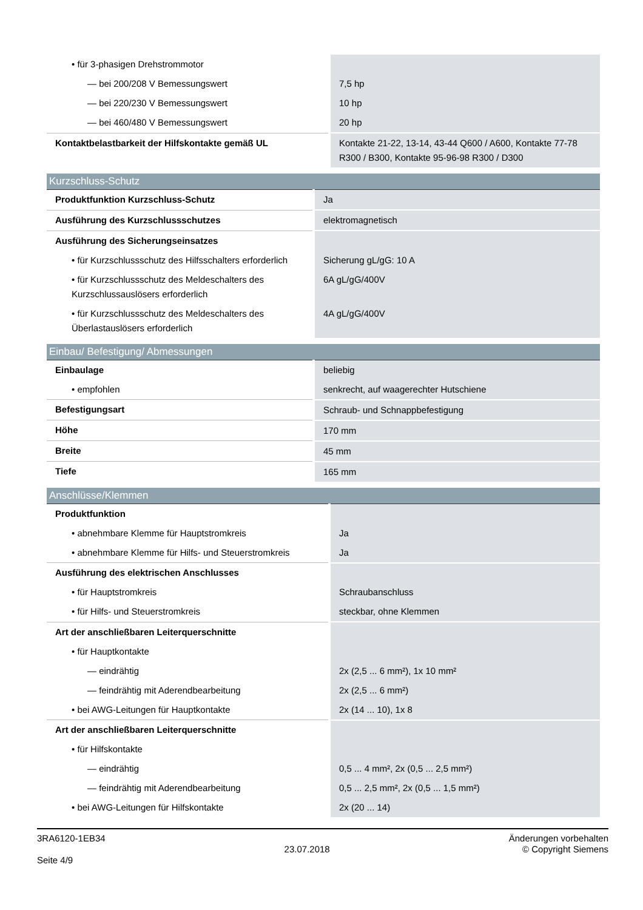| • für 3-phasigen Drehstrommotor | |
| — bei 200/208 V Bemessungswert | 7,5 hp |
| — bei 220/230 V Bemessungswert | 10 hp |
| — bei 460/480 V Bemessungswert | 20 hp |
| Kontaktbelastbarkeit der Hilfskontakte gemäß UL | Kontakte 21-22, 13-14, 43-44 Q600 / A600, Kontakte 77-78 R300 / B300, Kontakte 95-96-98 R300 / D300 |
| Kurzschluss-Schutz | |
| --- | --- |
| Produktfunktion Kurzschluss-Schutz | Ja |
| Ausführung des Kurzschlussschutzes | elektromagnetisch |
| Ausführung des Sicherungseinsatzes | |
| • für Kurzschlussschutz des Hilfsschalters erforderlich | Sicherung gL/gG: 10 A |
| • für Kurzschlussschutz des Meldeschalters des Kurzschlussauslösers erforderlich | 6A gL/gG/400V |
| • für Kurzschlussschutz des Meldeschalters des Überlastauslösers erforderlich | 4A gL/gG/400V |
| Einbau/ Befestigung/ Abmessungen | |
| --- | --- |
| Einbaulage | beliebig |
| • empfohlen | senkrecht, auf waagerechter Hutschiene |
| Befestigungsart | Schraub- und Schnappbefestigung |
| Höhe | 170 mm |
| Breite | 45 mm |
| Tiefe | 165 mm |
| Anschlüsse/Klemmen | |
| --- | --- |
| Produktfunktion | |
| • abnehmbare Klemme für Hauptstromkreis | Ja |
| • abnehmbare Klemme für Hilfs- und Steuerstromkreis | Ja |
| Ausführung des elektrischen Anschlusses | |
| • für Hauptstromkreis | Schraubanschluss |
| • für Hilfs- und Steuerstromkreis | steckbar, ohne Klemmen |
| Art der anschließbaren Leiterquerschnitte | |
| • für Hauptkontakte | |
| — eindrähtig | 2x (2,5 ... 6 mm²), 1x 10 mm² |
| — feindrähtig mit Aderendbearbeitung | 2x (2,5 ... 6 mm²) |
| • bei AWG-Leitungen für Hauptkontakte | 2x (14 ... 10), 1x 8 |
| Art der anschließbaren Leiterquerschnitte | |
| • für Hilfskontakte | |
| — eindrähtig | 0,5 ... 4 mm², 2x (0,5 ... 2,5 mm²) |
| — feindrähtig mit Aderendbearbeitung | 0,5 ... 2,5 mm², 2x (0,5 ... 1,5 mm²) |
| • bei AWG-Leitungen für Hilfskontakte | 2x (20 ... 14) |
3RA6120-1EB34
Seite 4/9
23.07.2018
Änderungen vorbehalten
© Copyright Siemens